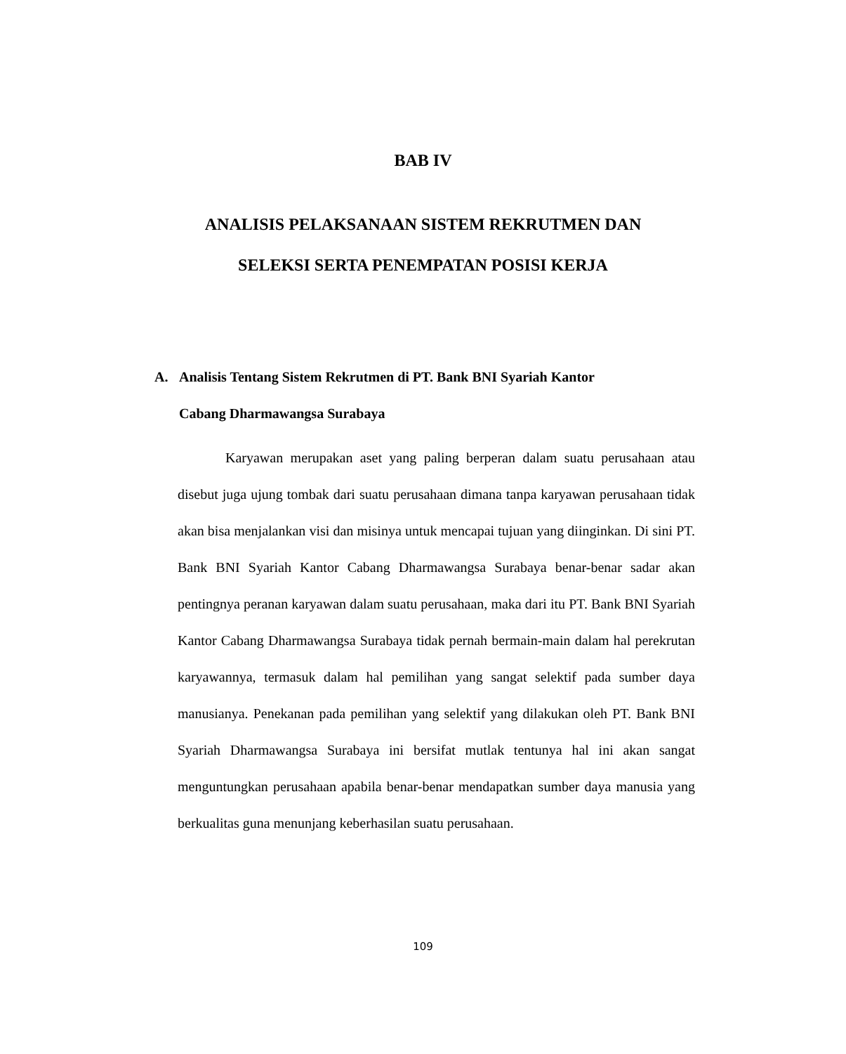BAB IV
ANALISIS PELAKSANAAN SISTEM REKRUTMEN DAN
SELEKSI SERTA PENEMPATAN POSISI KERJA
A. Analisis Tentang Sistem Rekrutmen di PT. Bank BNI Syariah Kantor
Cabang Dharmawangsa Surabaya
Karyawan merupakan aset yang paling berperan dalam suatu perusahaan atau disebut juga ujung tombak dari suatu perusahaan dimana tanpa karyawan perusahaan tidak akan bisa menjalankan visi dan misinya untuk mencapai tujuan yang diinginkan. Di sini PT. Bank BNI Syariah Kantor Cabang Dharmawangsa Surabaya benar-benar sadar akan pentingnya peranan karyawan dalam suatu perusahaan, maka dari itu PT. Bank BNI Syariah Kantor Cabang Dharmawangsa Surabaya tidak pernah bermain-main dalam hal perekrutan karyawannya, termasuk dalam hal pemilihan yang sangat selektif pada sumber daya manusianya. Penekanan pada pemilihan yang selektif yang dilakukan oleh PT. Bank BNI Syariah Dharmawangsa Surabaya ini bersifat mutlak tentunya hal ini akan sangat menguntungkan perusahaan apabila benar-benar mendapatkan sumber daya manusia yang berkualitas guna menunjang keberhasilan suatu perusahaan.
109